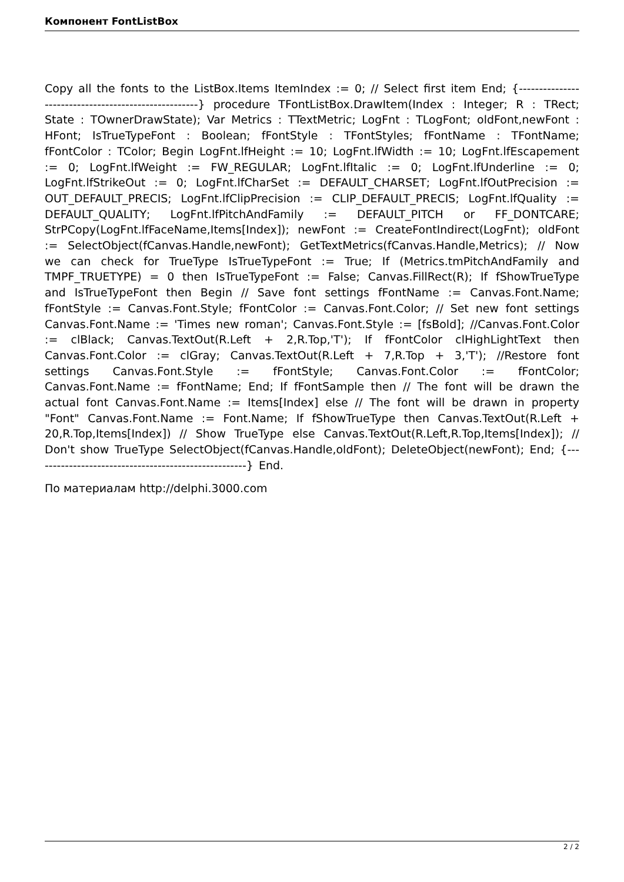Компонент FontListBox
Copy all the fonts to the ListBox.Items ItemIndex := 0; // Select first item End; {-----------------------------------------------------} procedure TFontListBox.DrawItem(Index : Integer; R : TRect; State : TOwnerDrawState); Var Metrics : TTextMetric; LogFnt : TLogFont; oldFont,newFont : HFont; IsTrueTypeFont : Boolean; fFontStyle : TFontStyles; fFontName : TFontName; fFontColor : TColor; Begin LogFnt.lfHeight := 10; LogFnt.lfWidth := 10; LogFnt.lfEscapement := 0; LogFnt.lfWeight := FW_REGULAR; LogFnt.lfItalic := 0; LogFnt.lfUnderline := 0; LogFnt.lfStrikeOut := 0; LogFnt.lfCharSet := DEFAULT_CHARSET; LogFnt.lfOutPrecision := OUT_DEFAULT_PRECIS; LogFnt.lfClipPrecision := CLIP_DEFAULT_PRECIS; LogFnt.lfQuality := DEFAULT_QUALITY; LogFnt.lfPitchAndFamily := DEFAULT_PITCH or FF_DONTCARE; StrPCopy(LogFnt.lfFaceName,Items[Index]); newFont := CreateFontIndirect(LogFnt); oldFont := SelectObject(fCanvas.Handle,newFont); GetTextMetrics(fCanvas.Handle,Metrics); // Now we can check for TrueType IsTrueTypeFont := True; If (Metrics.tmPitchAndFamily and TMPF_TRUETYPE) = 0 then IsTrueTypeFont := False; Canvas.FillRect(R); If fShowTrueType and IsTrueTypeFont then Begin // Save font settings fFontName := Canvas.Font.Name; fFontStyle := Canvas.Font.Style; fFontColor := Canvas.Font.Color; // Set new font settings Canvas.Font.Name := 'Times new roman'; Canvas.Font.Style := [fsBold]; //Canvas.Font.Color := clBlack; Canvas.TextOut(R.Left + 2,R.Top,'T'); If fFontColor clHighLightText then Canvas.Font.Color := clGray; Canvas.TextOut(R.Left + 7,R.Top + 3,'T'); //Restore font settings Canvas.Font.Style := fFontStyle; Canvas.Font.Color := fFontColor; Canvas.Font.Name := fFontName; End; If fFontSample then // The font will be drawn the actual font Canvas.Font.Name := Items[Index] else // The font will be drawn in property "Font" Canvas.Font.Name := Font.Name; If fShowTrueType then Canvas.TextOut(R.Left + 20,R.Top,Items[Index]) // Show TrueType else Canvas.TextOut(R.Left,R.Top,Items[Index]); // Don't show TrueType SelectObject(fCanvas.Handle,oldFont); DeleteObject(newFont); End; {-----------------------------------------------------} End.
По материалам http://delphi.3000.com
2 / 2